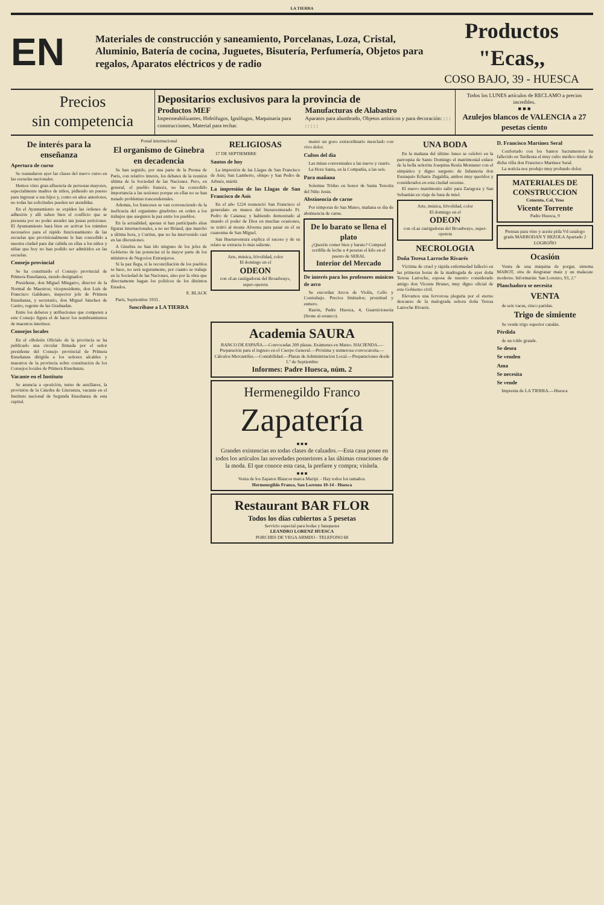LA TIERRA
EN
Materiales de construcción y saneamiento, Porcelanas, Loza, Cristal, Aluminio, Batería de cocina, Juguetes, Bisutería, Perfumería, Objetos para regalos, Aparatos eléctricos y de radio
Productos "Ecas,,
COSO BAJO, 39 - HUESCA
Precios
sin competencia
Depositarios exclusivos para la provincia de
Productos MEF
Impermeabilizantes, Hidrófugos, Ignófugos, Maquinaria para construcciones, Material para techar.
Manufacturas de Alabastro
Aparatos para alumbrado, Objetos artísticos y para decoración: : : : : : : : :
Todos los LUNES artículos de RECLAMO a precios increíbles.
■ ■ ■
Azulejos blancos de VALENCIA a 27 pesetas ciento
De interés para la enseñanza
Apertura de curso
Se reanudaron ayer las clases del nuevo curso en las escuelas nacionales.
Hemos visto gran afluencia de personas mayores, especialmente madres de niños, pidiendo un puesto para ingresar a sus hijos y, como en años anteriores, no todas las solicitudes pueden ser atendidas.
En el Ayuntamiento se expiden las órdenes de adhesión y allí saben bien el conflicto que se presenta por no poder atender tan justas peticiones. El Ayuntamiento hará bien en activar los trámites necesarios para el rápido funcionamiento de las escuelas que provisionalmente le han concedido a nuestra ciudad para dar cabida en ellas a los niños y niñas que hoy no han podido ser admitidos en las escuelas.
Consejo provincial
Se ha constituído el Consejo provincial de Primera Enseñanza, siendo designados:
Presidente, don Miguel Mingarro, director de la Normal de Maestros; vicepresidente, don Luis de Francisco Galdeano, inspector jefe de Primera Enseñanza, y secretario, don Miguel Sánchez de Castro, regente de las Graduadas.
Entre los deberes y atribuciones que competen a este Consejo figura el de hacer los nombramientos de maestros interinos.
Consejos locales
En el «Boletín Oficial» de la provincia se ha publicado una circular firmada por el señor presidente del Consejo provincial de Primera Enseñanza dirigida a los señores alcaldes y maestros de la provincia sobre constitución de los Consejos locales de Primera Enseñanza.
Vacante en el Instituto
Se anuncia a oposición, turno de auxiliares, la provisión de la Cátedra de Literatura, vacante en el Instituto nacional de Segunda Enseñanza de esta capital.
Postal internacional
El organismo de Ginebra en decadencia
Se han seguido, por una parte de la Prensa de París, con relativo interés, los debates de la reunión última de la Sociedad de las Naciones. Pero, en general, el pueblo francés, no ha concedido importancia a las sesiones porque en ellas no se han tratado problemas trascendentales.
Además, los franceses se van convenciendo de la ineficacia del organismo ginebrino en orden a los trabajos que aseguren la paz entre los pueblos.
En la actualidad, apenas si han participado altas figuras internacionales, a no ser Briand, que marchó a última hora, y Curtius, que no ha intervenido casi en las discusiones.
A Ginebra no han ido ninguno de los jefes de Gobierno de las potencias ni la mayor parte de los ministros de Negocios Extranjeros.
Si la paz llega, si la reconciliación de los pueblos se hace, no será seguramente, por cuanto se trabaje en la Sociedad de las Naciones, sino por la obra que directamente hagan los políticos de los distintos Estados.
E. BLACK
París, Septiembre 1931.
Suscríbase a LA TIERRA
RELIGIOSAS
17 DE SEPTIEMBRE
Santos de hoy
La impresión de las Llagas de San Francisco de Asís; San Lamberto, obispo y San Pedro de Arbués, mártir.
La impresión de las Llagas de San Francisco de Asís
En el año 1224 reunenció San Francisco el generalato en manos del bienaventurado Fr. Pedro de Catanea; y habiendo demostrado al mundo el poder de Dios en muchas ocasiones, se retiró al monte Alverna para pasar en él su cuaresma de San Miguel.
San Buenaventura explica el suceso y de su relato se extracta lo más saliente.
Arte, música, frivolidad, color
El domingo en el
ODEON
con «Las castigadoras del Broadway», super-opereta
mentó un gozo extraordinario mezclado con vivo dolor.
Cultos del día
Las misas conventuales a las nueve y cuarto.
La Hora Santa, en la Compañía, a las seis.
Para mañana
Solemne Triduo en honor de Santa Teresita del Niño Jesús.
Abstinencia de carne
Por témporas de San Mateo, mañana es día de abstinencia de carne.
De lo barato se llena el plato
¿Queréis comer bien y barato? Comprad cerdilla de leche a 4 pesetas el kilo en el puesto de SERAL
Interior del Mercado
De interés para los profesores músicos de arco
Se encordan Arcos de Violín, Cello y Contrabajo. Precios limitados; prontitud y esmero.
Razón, Padre Huesca, 4, Guarnicionería (frente al estanco).
Academia SAURA
BANCO DE ESPAÑA.—Convocadas 200 plazas. Exámenes en Marzo. HACIENDA.—Preparación para el ingreso en el Cuerpo General.—Próxima y numerosa convocatoria.—Cálculos Mercantiles.—Contabilidad.—Plazas de Administración Local.—Preparaciones desde 1.º de Septiembre
Informes: Padre Huesca, núm. 2
Hermenegildo Franco
Zapatería
■ ■ ■
Grandes existencias en todas clases de calzados.—Esta casa posee en todos los artículos las novedades posteriores a las últimas creaciones de la moda. El que conoce esta casa, la prefiere y compra; visítela.
■ ■ ■
Venta de los Zapatos Blancos marca Maripi. - Hay todos los tamaños.
Hermenegildo Franco, San Lorenzo 10-14 - Huesca
Restaurant BAR FLOR
Todos los días cubiertos a 5 pesetas
Servicio especial para bodas y banquetes
LEANDRO LORENZ HUESCA
PORCHES DE VEGA ARMIJO - TELEFONO 68
UNA BODA
En la mañana del último lunes se celebró en la parroquia de Santo Domingo el matrimonial enlace de la bella señorita Joaquina Reula Montaner con el simpático y digno sargento de Infantería don Eustaquio Echarte Zugaldia, ambos muy queridos y considerados en esta ciudad oscense.
El nuevo matrimonio salió para Zaragoza y San Sebastián en viaje de luna de miel.
Arte, música, frivolidad, color
El domingo en el
ODEON
con «Las castigadoras del Broadway», super-opereta
NECROLOGIA
Doña Teresa Larroche Rivarés
Víctima de cruel y rápida enfermedad falleció en las primeras horas de la madrugada de ayer doña Teresa Larroche, esposa de nuestro considerado amigo don Vicente Brunet, muy digno oficial de este Gobierno civil.
Elevamos una fervorosa plegaria por el eterno descanso de la malograda señora doña Teresa Larroche Rivarés.
D. Francisco Martínez Seral
Confortado con los Santos Sacramentos ha fallecido en Tardienta el muy culto médico titular de dicha villa don Francisco Martínez Seral.
La noticia nos produjo muy profundo dolor.
MATERIALES DE CONSTRUCCION
Cemento, Cal, Yeso
Vicente Torrente
Padre Huesca, 9
Prensas para vino y aceite pida Vd catalogo gratis MARRODAN Y REZOLA Apartado 2 LOGROÑO
Ocasión
Venta de una máquina de porgar, sistema MAROT, otra de desgranar maíz y un malacate moderno. Informarán: San Lorenzo, 93, 2.º
Planchadora se necesita
VENTA
de seis vacas, cinco paridas.
Trigo de simiente
Se vende trigo superior catalán.
Pérdida
de un toldo grande.
Se desea
Se venden
Ama
Se necesita
Se vende
Imprenta de LA TIERRA.—Huesca